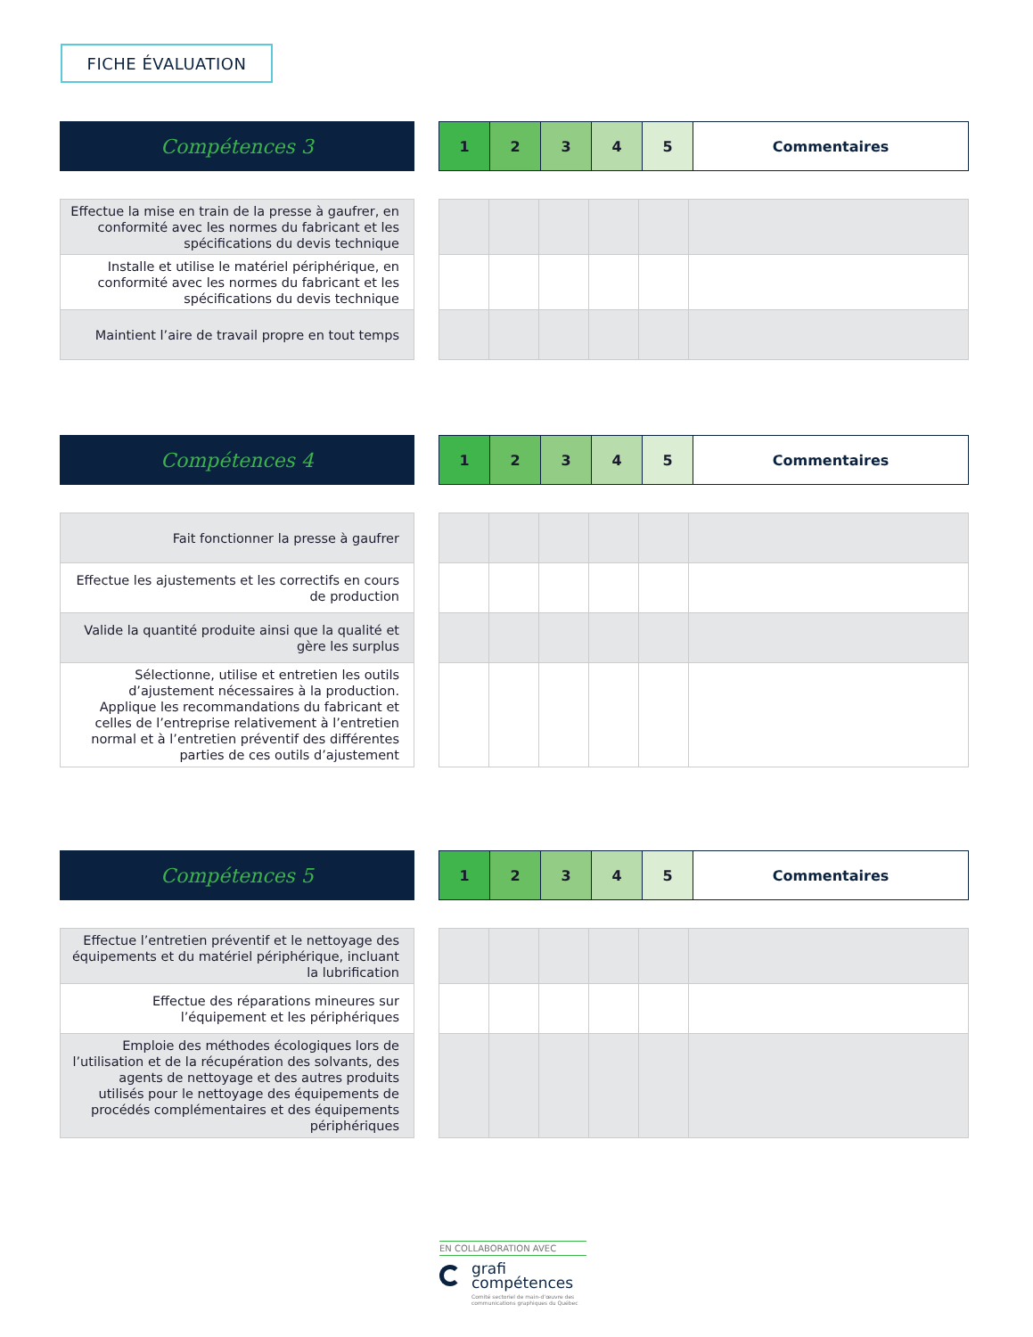FICHE ÉVALUATION
Compétences 3
| 1 | 2 | 3 | 4 | 5 | Commentaires |
| Effectue la mise en train de la presse à gaufrer, en conformité avec les normes du fabricant et les spécifications du devis technique |
| Installe et utilise le matériel périphérique, en conformité avec les normes du fabricant et les spécifications du devis technique |
| Maintient l’aire de travail propre en tout temps |
Compétences 4
| 1 | 2 | 3 | 4 | 5 | Commentaires |
| Fait fonctionner la presse à gaufrer |
| Effectue les ajustements et les correctifs en cours de production |
| Valide la quantité produite ainsi que la qualité et gère les surplus |
| Sélectionne, utilise et entretien les outils d’ajustement nécessaires à la production. Applique les recommandations du fabricant et celles de l’entreprise relativement à l’entretien normal et à l’entretien préventif des différentes parties de ces outils d’ajustement |
Compétences 5
| 1 | 2 | 3 | 4 | 5 | Commentaires |
| Effectue l’entretien préventif et le nettoyage des équipements et du matériel périphérique, incluant la lubrification |
| Effectue des réparations mineures sur l’équipement et les périphériques |
| Emploie des méthodes écologiques lors de l’utilisation et de la récupération des solvants, des agents de nettoyage et des autres produits utilisés pour le nettoyage des équipements de procédés complémentaires et des équipements périphériques |
EN COLLABORATION AVEC
grafi
compétences
Comité sectoriel de main-d’œuvre des communications graphiques du Québec